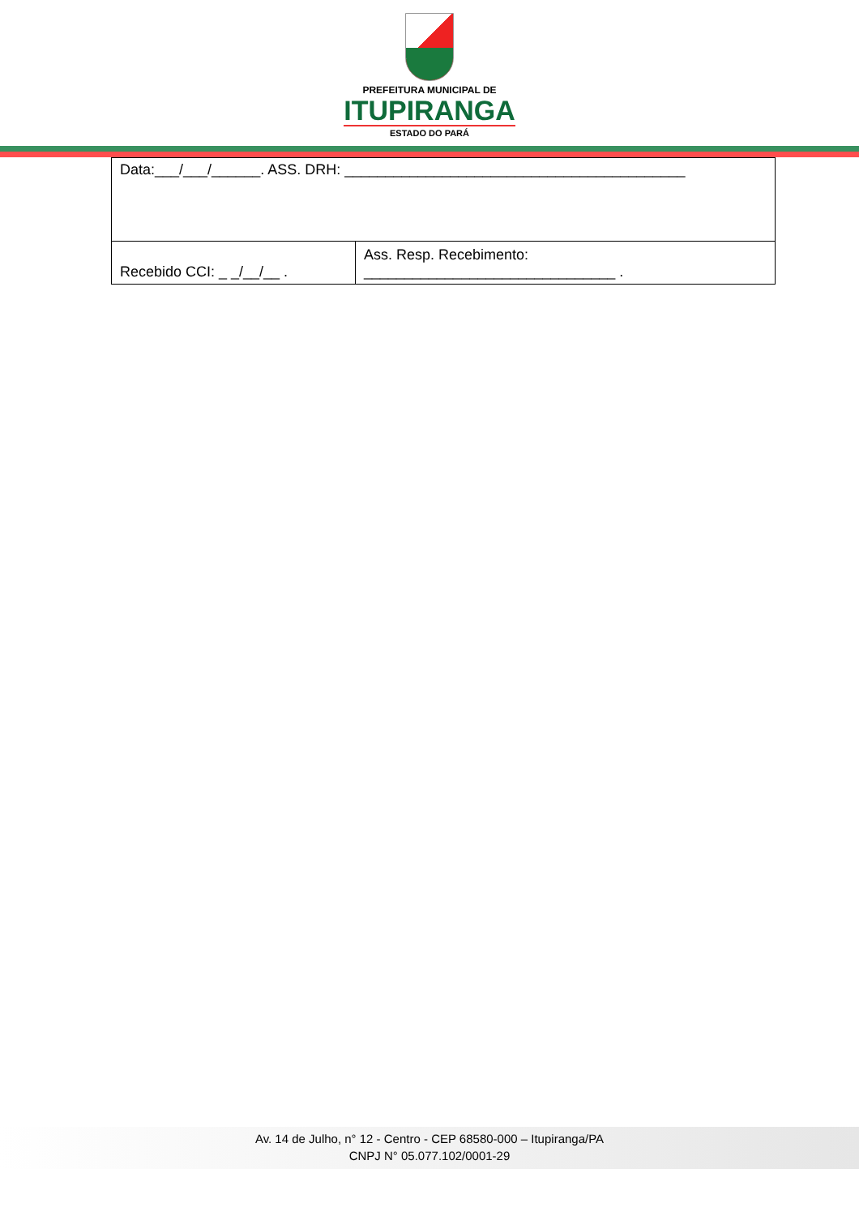PREFEITURA MUNICIPAL DE
ITUPIRANGA
ESTADO DO PARÁ
| Data:___/___/______. ASS. DRH: __________________________________________ | |
| Recebido CCI: _ _/__/__ . | Ass. Resp. Recebimento: _______________________________ . |
Av. 14 de Julho, n° 12 - Centro - CEP 68580-000 – Itupiranga/PA
CNPJ N° 05.077.102/0001-29